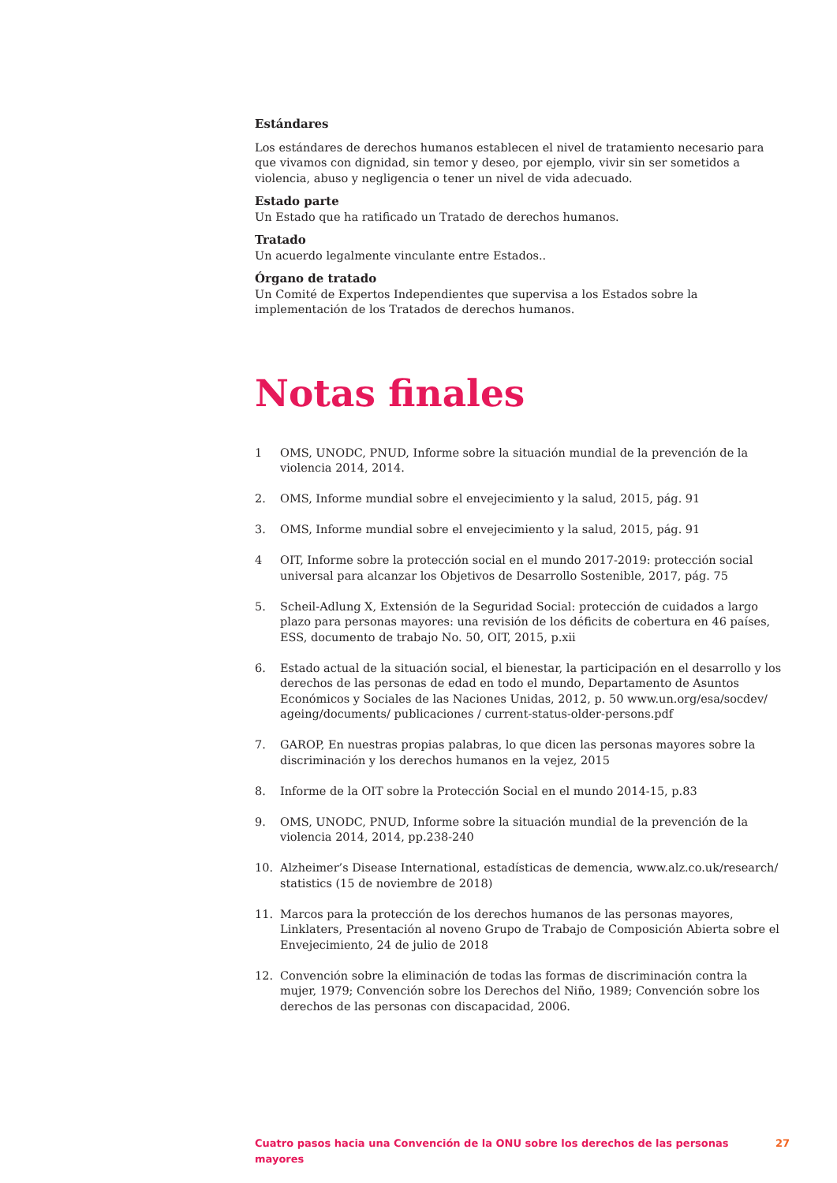Estándares
Los estándares de derechos humanos establecen el nivel de tratamiento necesario para que vivamos con dignidad, sin temor y deseo, por ejemplo, vivir sin ser sometidos a violencia, abuso y negligencia o tener un nivel de vida adecuado.
Estado parte
Un Estado que ha ratificado un Tratado de derechos humanos.
Tratado
Un acuerdo legalmente vinculante entre Estados..
Órgano de tratado
Un Comité de Expertos Independientes que supervisa a los Estados sobre la implementación de los Tratados de derechos humanos.
Notas finales
1 OMS, UNODC, PNUD, Informe sobre la situación mundial de la prevención de la violencia 2014, 2014.
2. OMS, Informe mundial sobre el envejecimiento y la salud, 2015, pág. 91
3. OMS, Informe mundial sobre el envejecimiento y la salud, 2015, pág. 91
4 OIT, Informe sobre la protección social en el mundo 2017-2019: protección social universal para alcanzar los Objetivos de Desarrollo Sostenible, 2017, pág. 75
5. Scheil-Adlung X, Extensión de la Seguridad Social: protección de cuidados a largo plazo para personas mayores: una revisión de los déficits de cobertura en 46 países, ESS, documento de trabajo No. 50, OIT, 2015, p.xii
6. Estado actual de la situación social, el bienestar, la participación en el desarrollo y los derechos de las personas de edad en todo el mundo, Departamento de Asuntos Económicos y Sociales de las Naciones Unidas, 2012, p. 50 www.un.org/esa/socdev/ ageing/documents/ publicaciones / current-status-older-persons.pdf
7. GAROP, En nuestras propias palabras, lo que dicen las personas mayores sobre la discriminación y los derechos humanos en la vejez, 2015
8. Informe de la OIT sobre la Protección Social en el mundo 2014-15, p.83
9. OMS, UNODC, PNUD, Informe sobre la situación mundial de la prevención de la violencia 2014, 2014, pp.238-240
10. Alzheimer’s Disease International, estadísticas de demencia, www.alz.co.uk/research/ statistics (15 de noviembre de 2018)
11. Marcos para la protección de los derechos humanos de las personas mayores, Linklaters, Presentación al noveno Grupo de Trabajo de Composición Abierta sobre el Envejecimiento, 24 de julio de 2018
12. Convención sobre la eliminación de todas las formas de discriminación contra la mujer, 1979; Convención sobre los Derechos del Niño, 1989; Convención sobre los derechos de las personas con discapacidad, 2006.
Cuatro pasos hacia una Convención de la ONU sobre los derechos de las personas mayores 27